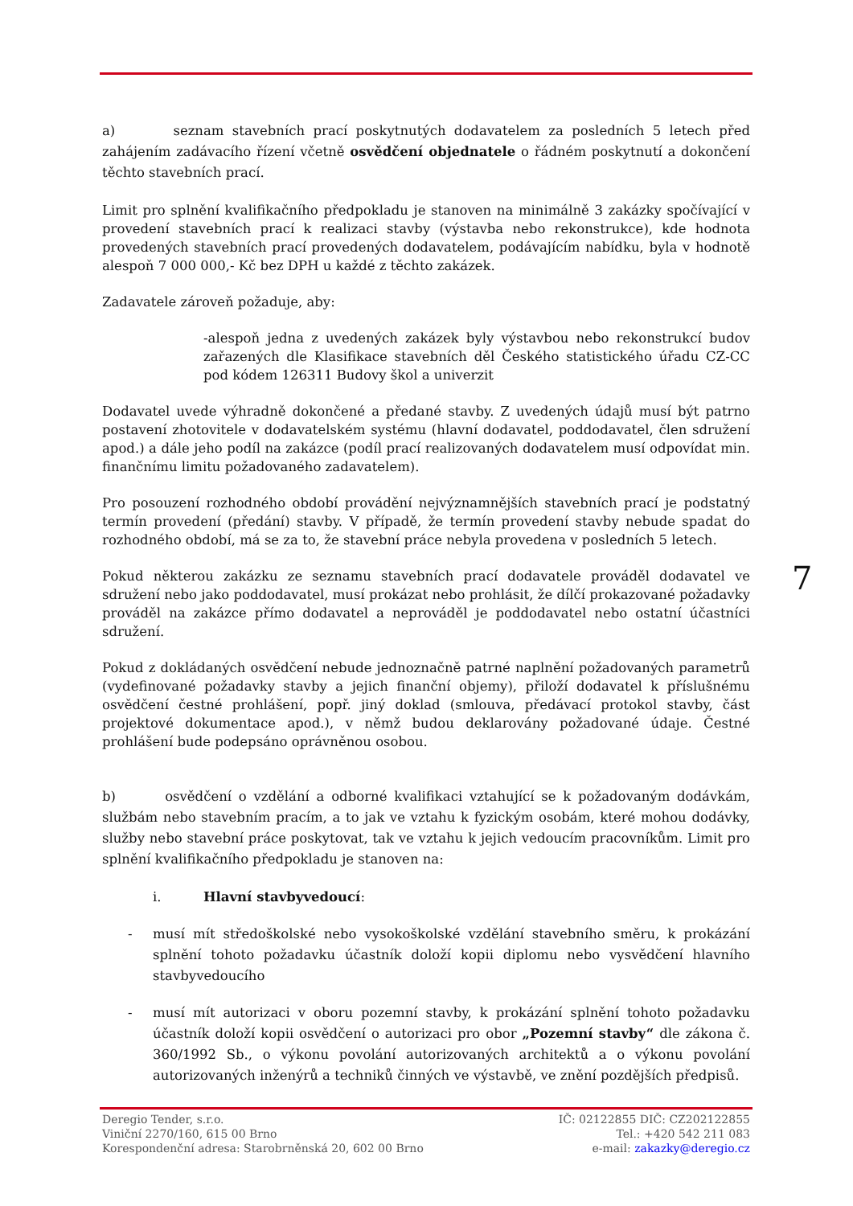a) seznam stavebních prací poskytnutých dodavatelem za posledních 5 letech před zahájením zadávacího řízení včetně osvědčení objednatele o řádném poskytnutí a dokončení těchto stavebních prací.
Limit pro splnění kvalifikačního předpokladu je stanoven na minimálně 3 zakázky spočívající v provedení stavebních prací k realizaci stavby (výstavba nebo rekonstrukce), kde hodnota provedených stavebních prací provedených dodavatelem, podávajícím nabídku, byla v hodnotě alespoň 7 000 000,- Kč bez DPH u každé z těchto zakázek.
Zadavatele zároveň požaduje, aby:
-alespoň jedna z uvedených zakázek byly výstavbou nebo rekonstrukcí budov zařazených dle Klasifikace stavebních děl Českého statistického úřadu CZ-CC pod kódem 126311 Budovy škol a univerzit
Dodavatel uvede výhradně dokončené a předané stavby. Z uvedených údajů musí být patrno postavení zhotovitele v dodavatelském systému (hlavní dodavatel, poddodavatel, člen sdružení apod.) a dále jeho podíl na zakázce (podíl prací realizovaných dodavatelem musí odpovídat min. finančnímu limitu požadovaného zadavatelem).
Pro posouzení rozhodného období provádění nejvýznamnějších stavebních prací je podstatný termín provedení (předání) stavby. V případě, že termín provedení stavby nebude spadat do rozhodného období, má se za to, že stavební práce nebyla provedena v posledních 5 letech.
Pokud některou zakázku ze seznamu stavebních prací dodavatele prováděl dodavatel ve sdružení nebo jako poddodavatel, musí prokázat nebo prohlásit, že dílčí prokazované požadavky prováděl na zakázce přímo dodavatel a neprováděl je poddodavatel nebo ostatní účastníci sdružení.
Pokud z dokládaných osvědčení nebude jednoznačně patrné naplnění požadovaných parametrů (vydefinované požadavky stavby a jejich finanční objemy), přiloží dodavatel k příslušnému osvědčení čestné prohlášení, popř. jiný doklad (smlouva, předávací protokol stavby, část projektové dokumentace apod.), v němž budou deklarovány požadované údaje. Čestné prohlášení bude podepsáno oprávněnou osobou.
b) osvědčení o vzdělání a odborné kvalifikaci vztahující se k požadovaným dodávkám, službám nebo stavebním pracím, a to jak ve vztahu k fyzickým osobám, které mohou dodávky, služby nebo stavební práce poskytovat, tak ve vztahu k jejich vedoucím pracovníkům. Limit pro splnění kvalifikačního předpokladu je stanoven na:
i. Hlavní stavbyvedoucí:
- musí mít středoškolské nebo vysokoškolské vzdělání stavebního směru, k prokázání splnění tohoto požadavku účastník doloží kopii diplomu nebo vysvědčení hlavního stavbyvedoucího
- musí mít autorizaci v oboru pozemní stavby, k prokázání splnění tohoto požadavku účastník doloží kopii osvědčení o autorizaci pro obor „Pozemní stavby“ dle zákona č. 360/1992 Sb., o výkonu povolání autorizovaných architektů a o výkonu povolání autorizovaných inženýrů a techniků činných ve výstavbě, ve znění pozdějších předpisů.
7
Deregio Tender, s.r.o.
Viniční 2270/160, 615 00 Brno
Korespondenční adresa: Starobrněnská 20, 602 00 Brno
IČ: 02122855 DIČ: CZ202122855
Tel.: +420 542 211 083
e-mail: zakazky@deregio.cz